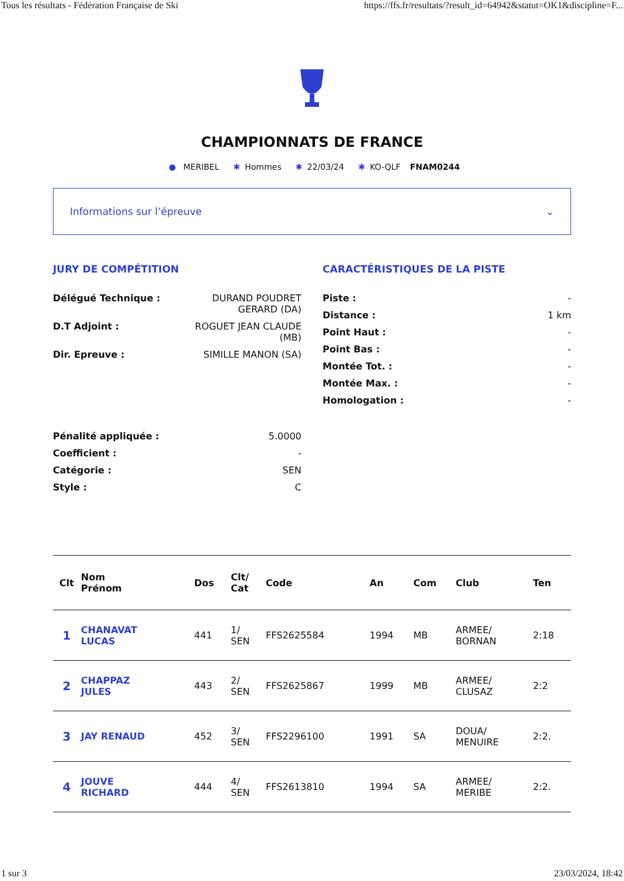Tous les résultats - Fédération Française de Ski https://ffs.fr/resultats/?result_id=64942&statut=OK1&discipline=F...
CHAMPIONNATS DE FRANCE
● MERIBEL ✱ Hommes ✱ 22/03/24 ✱ KO-QLF FNAM0244
Informations sur l’épreuve ⌄
JURY DE COMPÉTITION
Délégué Technique : DURAND POUDRET GERARD (DA)
D.T Adjoint : ROGUET JEAN CLAUDE (MB)
Dir. Epreuve : SIMILLE MANON (SA)
Pénalité appliquée : 5.0000
Coefficient : -
Catégorie : SEN
Style : C
CARACTÉRISTIQUES DE LA PISTE
Piste : -
Distance : 1 km
Point Haut : -
Point Bas : -
Montée Tot. : -
Montée Max. : -
Homologation : -
| Clt | Nom Prénom | Dos | Clt/ Cat | Code | An | Com | Club | Ten |
| --- | --- | --- | --- | --- | --- | --- | --- | --- |
| 1 | CHANAVAT LUCAS | 441 | 1/ SEN | FFS2625584 | 1994 | MB | ARMEE/ BORNAN | 2:18 |
| 2 | CHAPPAZ JULES | 443 | 2/ SEN | FFS2625867 | 1999 | MB | ARMEE/ CLUSAZ | 2:2 |
| 3 | JAY RENAUD | 452 | 3/ SEN | FFS2296100 | 1991 | SA | DOUA/ MENUIRE | 2:2. |
| 4 | JOUVE RICHARD | 444 | 4/ SEN | FFS2613810 | 1994 | SA | ARMEE/ MERIBE | 2:2. |
1 sur 3 23/03/2024, 18:42